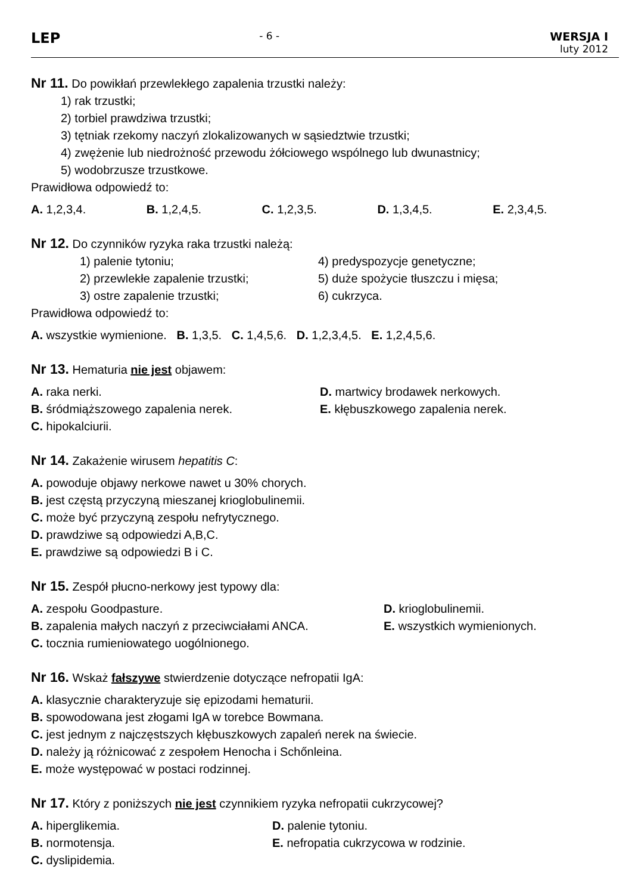LEP
- 6 - WERSJA I
luty 2012
Nr 11. Do powikłań przewlekłego zapalenia trzustki należy:
1) rak trzustki;
2) torbiel prawdziwa trzustki;
3) tętniak rzekomy naczyń zlokalizowanych w sąsiedztwie trzustki;
4) zwężenie lub niedrożność przewodu żółciowego wspólnego lub dwunastnicy;
5) wodobrzusze trzustkowe.
Prawidłowa odpowiedź to:
A. 1,2,3,4. B. 1,2,4,5. C. 1,2,3,5. D. 1,3,4,5. E. 2,3,4,5.
Nr 12. Do czynników ryzyka raka trzustki należą:
1) palenie tytoniu;
4) predyspozycje genetyczne;
2) przewlekłe zapalenie trzustki;
5) duże spożycie tłuszczu i mięsa;
3) ostre zapalenie trzustki;
6) cukrzyca.
Prawidłowa odpowiedź to:
A. wszystkie wymienione. B. 1,3,5. C. 1,4,5,6. D. 1,2,3,4,5. E. 1,2,4,5,6.
Nr 13. Hematuria nie jest objawem:
A. raka nerki.
D. martwicy brodawek nerkowych.
B. śródmiąższowego zapalenia nerek.
E. kłębuszkowego zapalenia nerek.
C. hipokalciurii.
Nr 14. Zakażenie wirusem hepatitis C:
A. powoduje objawy nerkowe nawet u 30% chorych.
B. jest częstą przyczyną mieszanej krioglobulinemii.
C. może być przyczyną zespołu nefrytycznego.
D. prawdziwe są odpowiedzi A,B,C.
E. prawdziwe są odpowiedzi B i C.
Nr 15. Zespół płucno-nerkowy jest typowy dla:
A. zespołu Goodpasture.
D. krioglobulinemii.
B. zapalenia małych naczyń z przeciwciałami ANCA.
E. wszystkich wymienionych.
C. tocznia rumieniowatego uogólnionego.
Nr 16. Wskaż fałszywe stwierdzenie dotyczące nefropatii IgA:
A. klasycznie charakteryzuje się epizodami hematurii.
B. spowodowana jest złogami IgA w torebce Bowmana.
C. jest jednym z najczęstszych kłębuszkowych zapaleń nerek na świecie.
D. należy ją różnicować z zespołem Henocha i Schőnleina.
E. może występować w postaci rodzinnej.
Nr 17. Który z poniższych nie jest czynnikiem ryzyka nefropatii cukrzycowej?
A. hiperglikemia.
D. palenie tytoniu.
B. normotensja.
E. nefropatia cukrzycowa w rodzinie.
C. dyslipidemia.